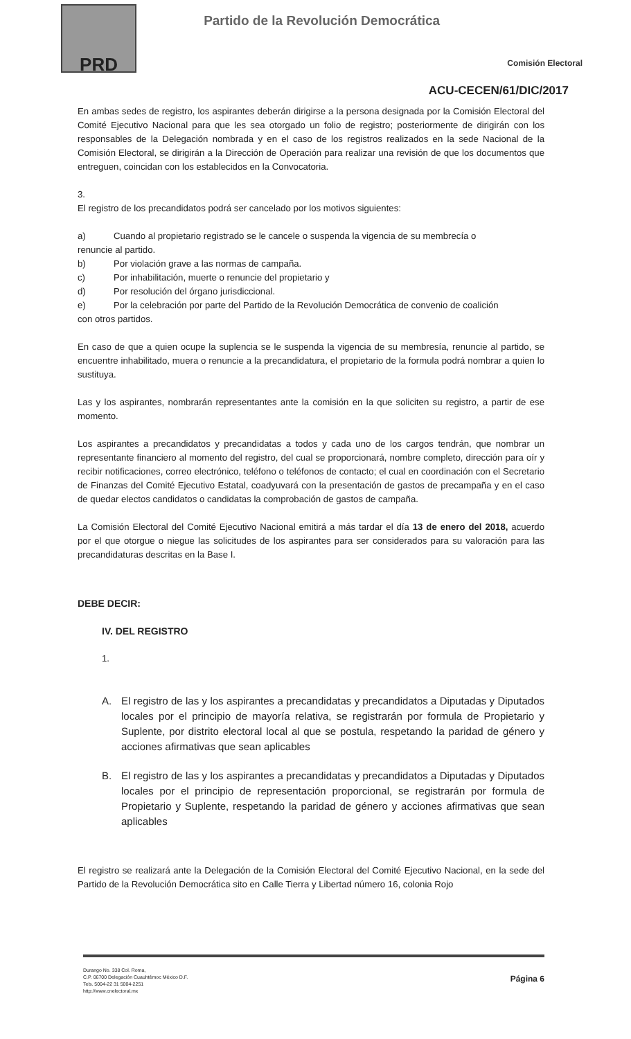PRD
Partido de la Revolución Democrática
Comisión Electoral
ACU-CECEN/61/DIC/2017
En ambas sedes de registro, los aspirantes deberán dirigirse a la persona designada por la Comisión Electoral del Comité Ejecutivo Nacional para que les sea otorgado un folio de registro; posteriormente de dirigirán con los responsables de la Delegación nombrada y en el caso de los registros realizados en la sede Nacional de la Comisión Electoral, se dirigirán a la Dirección de Operación para realizar una revisión de que los documentos que entreguen, coincidan con los establecidos en la Convocatoria.
3.
El registro de los precandidatos podrá ser cancelado por los motivos siguientes:
a) Cuando al propietario registrado se le cancele o suspenda la vigencia de su membrecía o
renuncie al partido.
b) Por violación grave a las normas de campaña.
c) Por inhabilitación, muerte o renuncie del propietario y
d) Por resolución del órgano jurisdiccional.
e) Por la celebración por parte del Partido de la Revolución Democrática de convenio de coalición
con otros partidos.
En caso de que a quien ocupe la suplencia se le suspenda la vigencia de su membresía, renuncie al partido, se encuentre inhabilitado, muera o renuncie a la precandidatura, el propietario de la formula podrá nombrar a quien lo sustituya.
Las y los aspirantes, nombrarán representantes ante la comisión en la que soliciten su registro, a partir de ese momento.
Los aspirantes a precandidatos y precandidatas a todos y cada uno de los cargos tendrán, que nombrar un representante financiero al momento del registro, del cual se proporcionará, nombre completo, dirección para oír y recibir notificaciones, correo electrónico, teléfono o teléfonos de contacto; el cual en coordinación con el Secretario de Finanzas del Comité Ejecutivo Estatal, coadyuvará con la presentación de gastos de precampaña y en el caso de quedar electos candidatos o candidatas la comprobación de gastos de campaña.
La Comisión Electoral del Comité Ejecutivo Nacional emitirá a más tardar el día 13 de enero del 2018, acuerdo por el que otorgue o niegue las solicitudes de los aspirantes para ser considerados para su valoración para las precandidaturas descritas en la Base I.
DEBE DECIR:
IV. DEL REGISTRO
1.
A. El registro de las y los aspirantes a precandidatas y precandidatos a Diputadas y Diputados locales por el principio de mayoría relativa, se registrarán por formula de Propietario y Suplente, por distrito electoral local al que se postula, respetando la paridad de género y acciones afirmativas que sean aplicables
B. El registro de las y los aspirantes a precandidatas y precandidatos a Diputadas y Diputados locales por el principio de representación proporcional, se registrarán por formula de Propietario y Suplente, respetando la paridad de género y acciones afirmativas que sean aplicables
El registro se realizará ante la Delegación de la Comisión Electoral del Comité Ejecutivo Nacional, en la sede del Partido de la Revolución Democrática sito en Calle Tierra y Libertad número 16, colonia Rojo
Durango No. 338 Col. Roma,
C.P. 06700 Delegación Cuauhtémoc México D.F.
Tels. 5004-22 31 5004-2251
http://www.cnelectoral.mx
Página 6